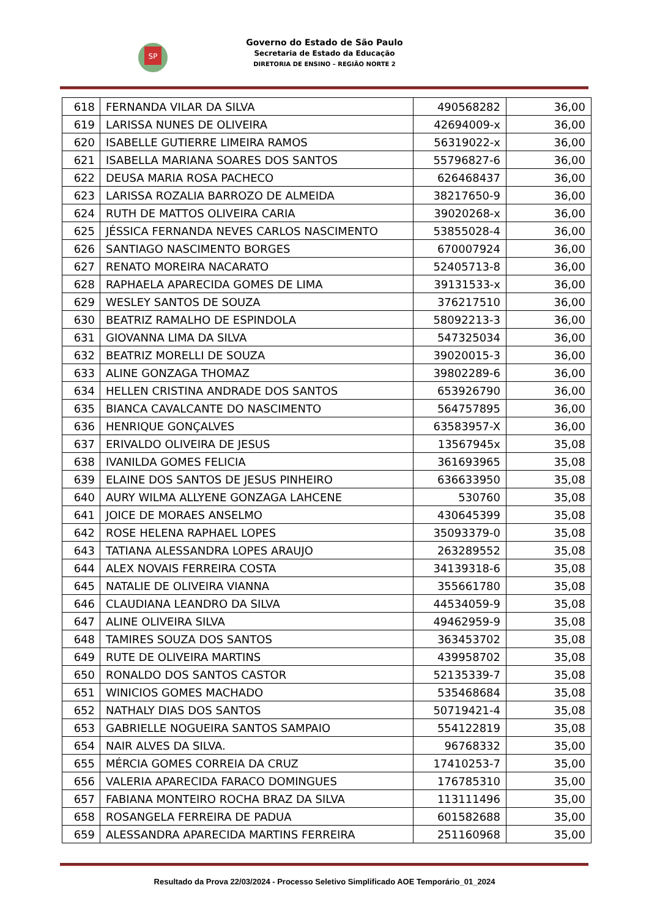SP
Governo do Estado de São Paulo
Secretaria de Estado da Educação
DIRETORIA DE ENSINO – REGIÃO NORTE 2
| 618 | FERNANDA VILAR DA SILVA | 490568282 | 36,00 |
| 619 | LARISSA NUNES DE OLIVEIRA | 42694009-x | 36,00 |
| 620 | ISABELLE GUTIERRE LIMEIRA RAMOS | 56319022-x | 36,00 |
| 621 | ISABELLA MARIANA SOARES DOS SANTOS | 55796827-6 | 36,00 |
| 622 | DEUSA MARIA ROSA PACHECO | 626468437 | 36,00 |
| 623 | LARISSA ROZALIA BARROZO DE ALMEIDA | 38217650-9 | 36,00 |
| 624 | RUTH DE MATTOS OLIVEIRA CARIA | 39020268-x | 36,00 |
| 625 | JÉSSICA FERNANDA NEVES CARLOS NASCIMENTO | 53855028-4 | 36,00 |
| 626 | SANTIAGO NASCIMENTO BORGES | 670007924 | 36,00 |
| 627 | RENATO MOREIRA NACARATO | 52405713-8 | 36,00 |
| 628 | RAPHAELA APARECIDA GOMES DE LIMA | 39131533-x | 36,00 |
| 629 | WESLEY SANTOS DE SOUZA | 376217510 | 36,00 |
| 630 | BEATRIZ RAMALHO DE ESPINDOLA | 58092213-3 | 36,00 |
| 631 | GIOVANNA LIMA DA SILVA | 547325034 | 36,00 |
| 632 | BEATRIZ MORELLI DE SOUZA | 39020015-3 | 36,00 |
| 633 | ALINE GONZAGA THOMAZ | 39802289-6 | 36,00 |
| 634 | HELLEN CRISTINA ANDRADE DOS SANTOS | 653926790 | 36,00 |
| 635 | BIANCA CAVALCANTE DO NASCIMENTO | 564757895 | 36,00 |
| 636 | HENRIQUE GONÇALVES | 63583957-X | 36,00 |
| 637 | ERIVALDO OLIVEIRA DE JESUS | 13567945x | 35,08 |
| 638 | IVANILDA GOMES FELICIA | 361693965 | 35,08 |
| 639 | ELAINE DOS SANTOS DE JESUS PINHEIRO | 636633950 | 35,08 |
| 640 | AURY WILMA ALLYENE GONZAGA LAHCENE | 530760 | 35,08 |
| 641 | JOICE DE MORAES ANSELMO | 430645399 | 35,08 |
| 642 | ROSE HELENA RAPHAEL LOPES | 35093379-0 | 35,08 |
| 643 | TATIANA ALESSANDRA LOPES ARAUJO | 263289552 | 35,08 |
| 644 | ALEX NOVAIS FERREIRA COSTA | 34139318-6 | 35,08 |
| 645 | NATALIE DE OLIVEIRA VIANNA | 355661780 | 35,08 |
| 646 | CLAUDIANA LEANDRO DA SILVA | 44534059-9 | 35,08 |
| 647 | ALINE OLIVEIRA SILVA | 49462959-9 | 35,08 |
| 648 | TAMIRES SOUZA DOS SANTOS | 363453702 | 35,08 |
| 649 | RUTE DE OLIVEIRA MARTINS | 439958702 | 35,08 |
| 650 | RONALDO DOS SANTOS CASTOR | 52135339-7 | 35,08 |
| 651 | WINICIOS GOMES MACHADO | 535468684 | 35,08 |
| 652 | NATHALY DIAS DOS SANTOS | 50719421-4 | 35,08 |
| 653 | GABRIELLE NOGUEIRA SANTOS SAMPAIO | 554122819 | 35,08 |
| 654 | NAIR ALVES DA SILVA. | 96768332 | 35,00 |
| 655 | MÉRCIA GOMES CORREIA DA CRUZ | 17410253-7 | 35,00 |
| 656 | VALERIA APARECIDA FARACO DOMINGUES | 176785310 | 35,00 |
| 657 | FABIANA MONTEIRO ROCHA BRAZ DA SILVA | 113111496 | 35,00 |
| 658 | ROSANGELA FERREIRA DE PADUA | 601582688 | 35,00 |
| 659 | ALESSANDRA APARECIDA MARTINS FERREIRA | 251160968 | 35,00 |
Resultado da Prova 22/03/2024 - Processo Seletivo Simplificado AOE Temporário_01_2024